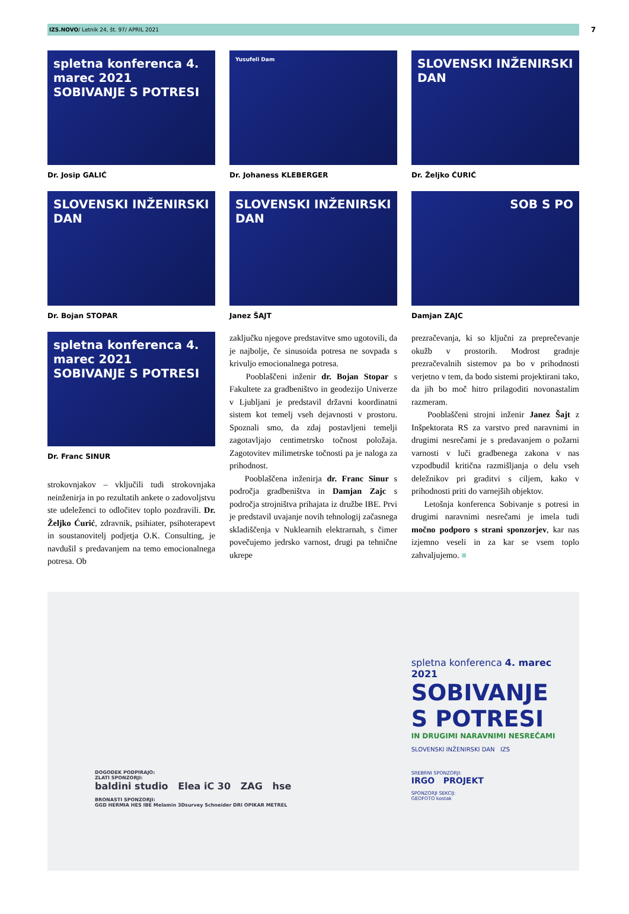IZS.NOVO/ Letnik 24, št. 97/ APRIL 2021 7
spletna konferenca 4. marec 2021
SOBIVANJE S POTRESI
Dr. Josip GALIĆ
Yusufeli Dam
Dr. Johaness KLEBERGER
SLOVENSKI INŽENIRSKI DAN
Dr. Željko ĆURIĆ
SLOVENSKI INŽENIRSKI DAN
Dr. Bojan STOPAR
SLOVENSKI INŽENIRSKI DAN
Janez ŠAJT
SOB S PO
Damjan ZAJC
spletna konferenca 4. marec 2021
SOBIVANJE S POTRESI
Dr. Franc SINUR
strokovnjakov – vključili tudi strokovnjaka neinženirja in po rezultatih ankete o zadovoljstvu ste udeleženci to odločitev toplo pozdravili. Dr. Željko Ćurić, zdravnik, psihiater, psihoterapevt in soustanovitelj podjetja O.K. Consulting, je navdušil s predavanjem na temo emocionalnega potresa. Ob
zaključku njegove predstavitve smo ugotovili, da je najbolje, če sinusoida potresa ne sovpada s krivuljo emocionalnega potresa.
Pooblaščeni inženir dr. Bojan Stopar s Fakultete za gradbeništvo in geodezijo Univerze v Ljubljani je predstavil državni koordinatni sistem kot temelj vseh dejavnosti v prostoru. Spoznali smo, da zdaj postavljeni temelji zagotavljajo centimetrsko točnost položaja. Zagotovitev milimetrske točnosti pa je naloga za prihodnost.
Pooblaščena inženirja dr. Franc Sinur s področja gradbeništva in Damjan Zajc s področja strojništva prihajata iz družbe IBE. Prvi je predstavil uvajanje novih tehnologij začasnega skladiščenja v Nuklearnih elektrarnah, s čimer povečujemo jedrsko varnost, drugi pa tehnične ukrepe
prezračevanja, ki so ključni za preprečevanje okužb v prostorih. Modrost gradnje prezračevalnih sistemov pa bo v prihodnosti verjetno v tem, da bodo sistemi projektirani tako, da jih bo moč hitro prilagoditi novonastalim razmeram.
Pooblaščeni strojni inženir Janez Šajt z Inšpektorata RS za varstvo pred naravnimi in drugimi nesrečami je s predavanjem o požarni varnosti v luči gradbenega zakona v nas vzpodbudil kritična razmišljanja o delu vseh deležnikov pri graditvi s ciljem, kako v prihodnosti priti do varnejših objektov.
Letošnja konferenca Sobivanje s potresi in drugimi naravnimi nesrečami je imela tudi močno podporo s strani sponzorjev, kar nas izjemno veseli in za kar se vsem toplo zahvaljujemo. ■
DOGODEK PODPIRAJO:
ZLATI SPONZORJI:
baldini studio Elea iC 30 ZAG hse
BRONASTI SPONZORJI:
GGD HERMIA HES IBE Melamin 3Dsurvey Schneider DRI OPIKAR METREL
spletna konferenca 4. marec 2021
SOBIVANJE
S POTRESI
IN DRUGIMI NARAVNIMI NESREČAMI
SLOVENSKI INŽENIRSKI DAN IZS
SREBRNI SPONZORJI:
IRGO PROJEKT
SPONZORJI SEKCIJ:
GEOFOTO kostak